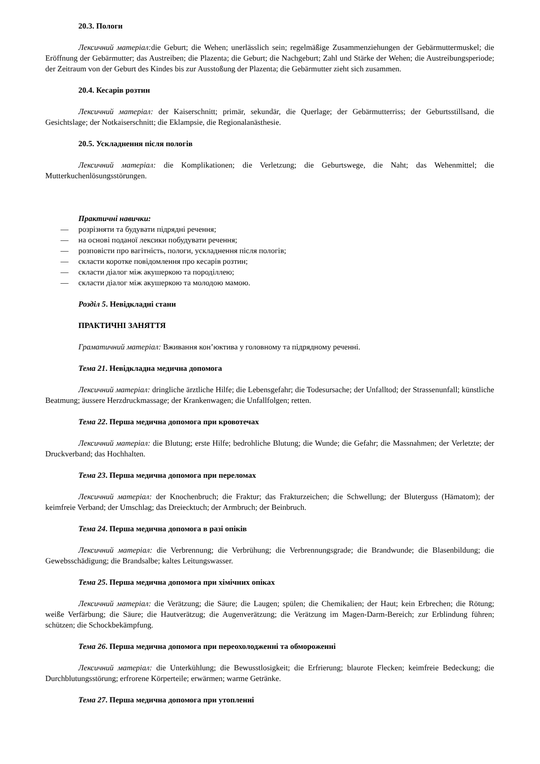20.3. Пологи
Лексичний матеріал: die Geburt; die Wehen; unerlässlich sein; regelmäßige Zusammenziehungen der Gebärmuttermuskel; die Eröffnung der Gebärmutter; das Austreiben; die Plazenta; die Geburt; die Nachgeburt; Zahl und Stärke der Wehen; die Austreibungsperiode; der Zeitraum von der Geburt des Kindes bis zur Ausstoßung der Plazenta; die Gebärmutter zieht sich zusammen.
20.4. Кесарів розтин
Лексичний матеріал: der Kaiserschnitt; primär, sekundär, die Querlage; der Gebärmutterriss; der Geburtsstillsand, die Gesichtslage; der Notkaiserschnitt; die Eklampsie, die Regionalanästhesie.
20.5. Ускладнення після пологів
Лексичний матеріал: die Komplikationen; die Verletzung; die Geburtswege, die Naht; das Wehenmittel; die Mutterkuchenlösungsstörungen.
Практичні навички:
— розрізняти та будувати підрядні речення;
— на основі поданої лексики побудувати речення;
— розповісти про вагітність, пологи, ускладнення після пологів;
— скласти коротке повідомлення про кесарів розтин;
— скласти діалог між акушеркою та породіллею;
— скласти діалог між акушеркою та молодою мамою.
Розділ 5. Невідкладні стани
ПРАКТИЧНІ ЗАНЯТТЯ
Граматичний матеріал: Вживання кон’юктива у головному та підрядному реченні.
Тема 21. Невідкладна медична допомога
Лексичний матеріал: dringliche ärztliche Hilfe; die Lebensgefahr; die Todesursache; der Unfalltod; der Strassenunfall; künstliche Beatmung; äussere Herzdruckmassage; der Krankenwagen; die Unfallfolgen; retten.
Тема 22. Перша медична допомога при кровотечах
Лексичний матеріал: die Blutung; erste Hilfe; bedrohliche Blutung; die Wunde; die Gefahr; die Massnahmen; der Verletzte; der Druckverband; das Hochhalten.
Тема 23. Перша медична допомога при переломах
Лексичний матеріал: der Knochenbruch; die Fraktur; das Frakturzeichen; die Schwellung; der Bluterguss (Hämatom); der keimfreie Verband; der Umschlag; das Dreiecktuch; der Armbruch; der Beinbruch.
Тема 24. Перша медична допомога в разі опіків
Лексичний матеріал: die Verbrennung; die Verbrühung; die Verbrennungsgrade; die Brandwunde; die Blasenbildung; die Gewebsschädigung; die Brandsalbe; kaltes Leitungswasser.
Тема 25. Перша медична допомога при хімічних опіках
Лексичний матеріал: die Verätzung; die Säure; die Laugen; spülen; die Chemikalien; der Haut; kein Erbrechen; die Rötung; weiße Verfärbung; die Säure; die Hautverätzug; die Augenverätzung; die Verätzung im Magen-Darm-Bereich; zur Erblindung führen; schützen; die Schockbekämpfung.
Тема 26. Перша медична допомога при переохолодженні та обмороженні
Лексичний матеріал: die Unterkühlung; die Bewusstlosigkeit; die Erfrierung; blaurote Flecken; keimfreie Bedeckung; die Durchblutungsstörung; erfrorene Körperteile; erwärmen; warme Getränke.
Тема 27. Перша медична допомога при утопленні